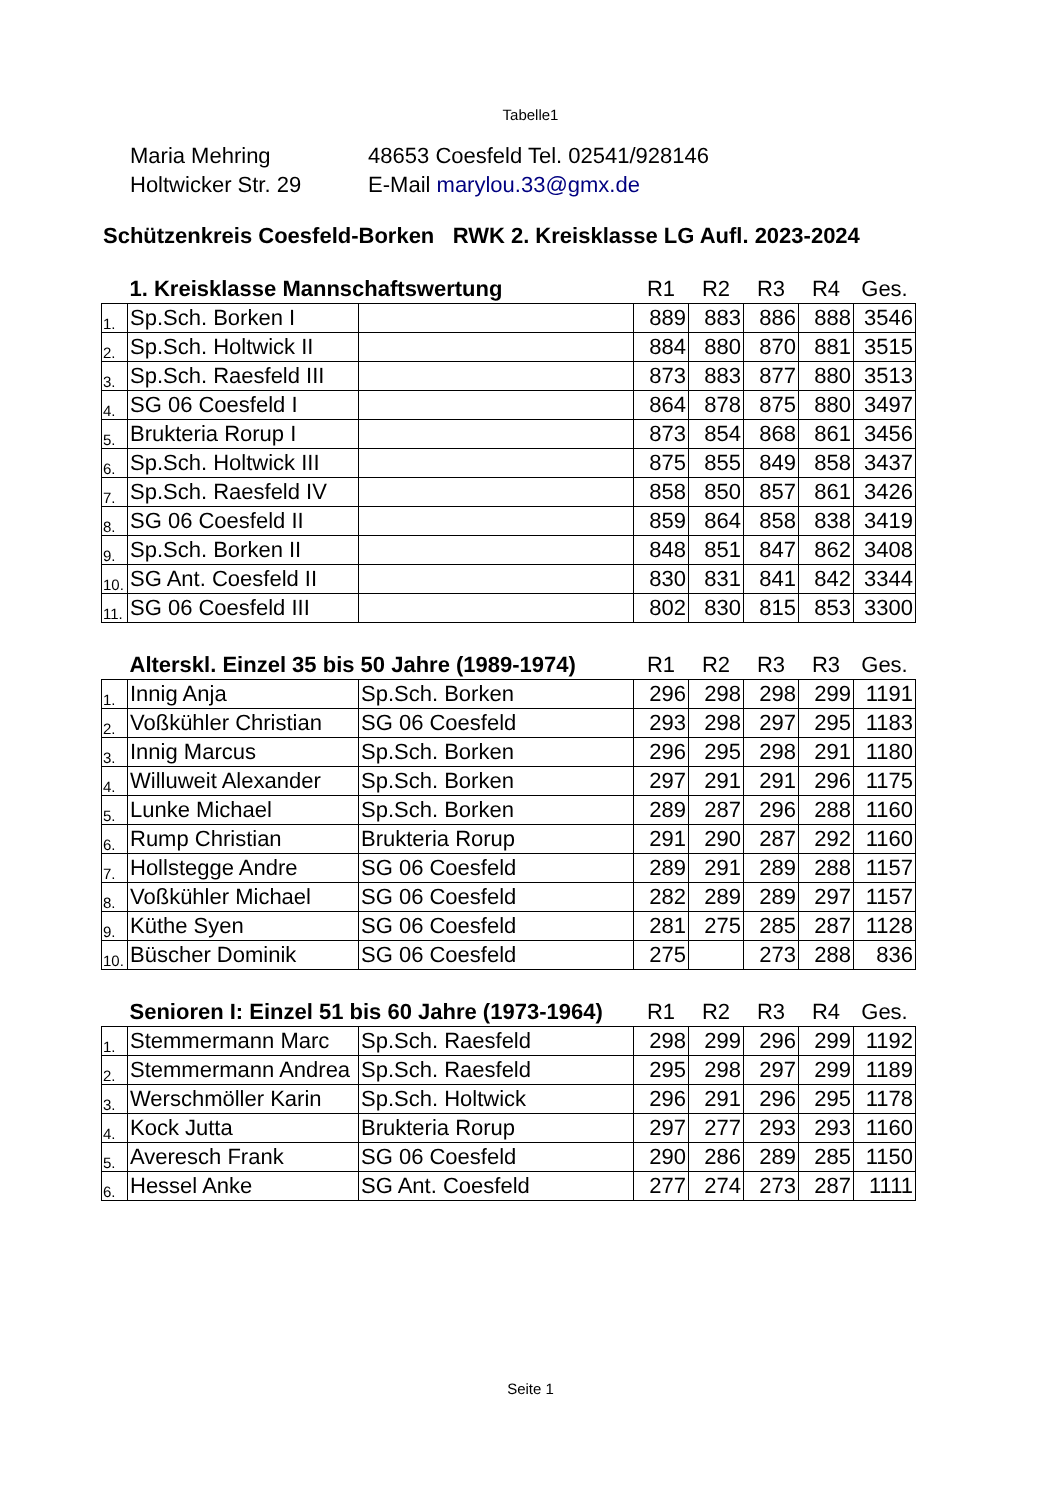Tabelle1
Maria Mehring 48653 Coesfeld Tel. 02541/928146
Holtwicker Str. 29 E-Mail marylou.33@gmx.de
Schützenkreis Coesfeld-Borken RWK 2. Kreisklasse LG Aufl. 2023-2024
| | 1. Kreisklasse Mannschaftswertung | | R1 | R2 | R3 | R4 | Ges. |
| --- | --- | --- | --- | --- | --- | --- | --- |
| 1. | Sp.Sch. Borken I | | 889 | 883 | 886 | 888 | 3546 |
| 2. | Sp.Sch. Holtwick II | | 884 | 880 | 870 | 881 | 3515 |
| 3. | Sp.Sch. Raesfeld III | | 873 | 883 | 877 | 880 | 3513 |
| 4. | SG 06 Coesfeld I | | 864 | 878 | 875 | 880 | 3497 |
| 5. | Brukteria Rorup I | | 873 | 854 | 868 | 861 | 3456 |
| 6. | Sp.Sch. Holtwick III | | 875 | 855 | 849 | 858 | 3437 |
| 7. | Sp.Sch. Raesfeld IV | | 858 | 850 | 857 | 861 | 3426 |
| 8. | SG 06 Coesfeld II | | 859 | 864 | 858 | 838 | 3419 |
| 9. | Sp.Sch. Borken II | | 848 | 851 | 847 | 862 | 3408 |
| 10. | SG Ant. Coesfeld II | | 830 | 831 | 841 | 842 | 3344 |
| 11. | SG 06 Coesfeld III | | 802 | 830 | 815 | 853 | 3300 |
| | Alterskl. Einzel 35 bis 50 Jahre (1989-1974) | | R1 | R2 | R3 | R3 | Ges. |
| --- | --- | --- | --- | --- | --- | --- | --- |
| 1. | Innig Anja | Sp.Sch. Borken | 296 | 298 | 298 | 299 | 1191 |
| 2. | Voßkühler Christian | SG 06 Coesfeld | 293 | 298 | 297 | 295 | 1183 |
| 3. | Innig Marcus | Sp.Sch. Borken | 296 | 295 | 298 | 291 | 1180 |
| 4. | Willuweit Alexander | Sp.Sch. Borken | 297 | 291 | 291 | 296 | 1175 |
| 5. | Lunke Michael | Sp.Sch. Borken | 289 | 287 | 296 | 288 | 1160 |
| 6. | Rump Christian | Brukteria Rorup | 291 | 290 | 287 | 292 | 1160 |
| 7. | Hollstegge Andre | SG 06 Coesfeld | 289 | 291 | 289 | 288 | 1157 |
| 8. | Voßkühler Michael | SG 06 Coesfeld | 282 | 289 | 289 | 297 | 1157 |
| 9. | Küthe Syen | SG 06 Coesfeld | 281 | 275 | 285 | 287 | 1128 |
| 10. | Büscher Dominik | SG 06 Coesfeld | 275 | | 273 | 288 | 836 |
| | Senioren I: Einzel 51 bis 60 Jahre (1973-1964) | | R1 | R2 | R3 | R4 | Ges. |
| --- | --- | --- | --- | --- | --- | --- | --- |
| 1. | Stemmermann Marc | Sp.Sch. Raesfeld | 298 | 299 | 296 | 299 | 1192 |
| 2. | Stemmermann Andrea | Sp.Sch. Raesfeld | 295 | 298 | 297 | 299 | 1189 |
| 3. | Werschmöller Karin | Sp.Sch. Holtwick | 296 | 291 | 296 | 295 | 1178 |
| 4. | Kock Jutta | Brukteria Rorup | 297 | 277 | 293 | 293 | 1160 |
| 5. | Averesch Frank | SG 06 Coesfeld | 290 | 286 | 289 | 285 | 1150 |
| 6. | Hessel Anke | SG Ant. Coesfeld | 277 | 274 | 273 | 287 | 1111 |
Seite 1